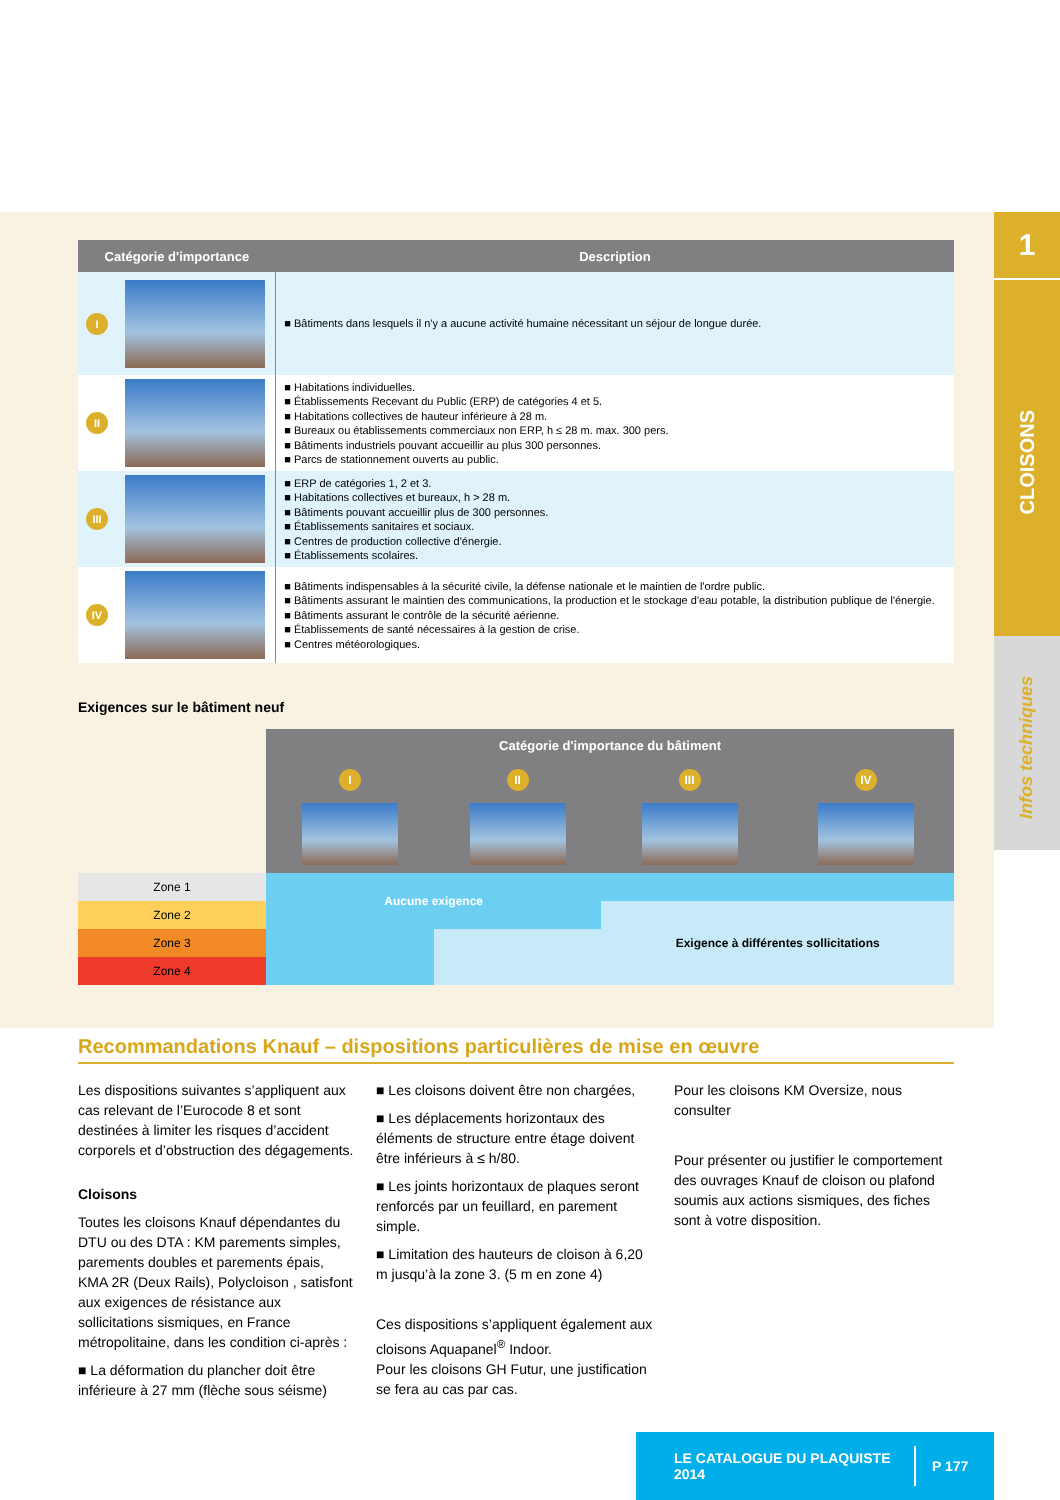1
CLOISONS
Infos techniques
| Catégorie d'importance | | Description |
| --- | --- | --- |
| I | | ■ Bâtiments dans lesquels il n'y a aucune activité humaine nécessitant un séjour de longue durée. |
| II | | ■ Habitations individuelles. ■ Établissements Recevant du Public (ERP) de catégories 4 et 5. ■ Habitations collectives de hauteur inférieure à 28 m. ■ Bureaux ou établissements commerciaux non ERP, h ≤ 28 m. max. 300 pers. ■ Bâtiments industriels pouvant accueillir au plus 300 personnes. ■ Parcs de stationnement ouverts au public. |
| III | | ■ ERP de catégories 1, 2 et 3. ■ Habitations collectives et bureaux, h > 28 m. ■ Bâtiments pouvant accueillir plus de 300 personnes. ■ Établissements sanitaires et sociaux. ■ Centres de production collective d'énergie. ■ Établissements scolaires. |
| IV | | ■ Bâtiments indispensables à la sécurité civile, la défense nationale et le maintien de l'ordre public. ■ Bâtiments assurant le maintien des communications, la production et le stockage d'eau potable, la distribution publique de l'énergie. ■ Bâtiments assurant le contrôle de la sécurité aérienne. ■ Établissements de santé nécessaires à la gestion de crise. ■ Centres météorologiques. |
Exigences sur le bâtiment neuf
| | Catégorie d'importance du bâtiment | | | |
| | I | II | III | IV |
| Zone 1 | Aucune exigence | | | |
| Zone 2 | | | Exigence à différentes sollicitations | |
| Zone 3 | | | | |
| Zone 4 | | | | |
Recommandations Knauf – dispositions particulières de mise en œuvre
Les dispositions suivantes s’appliquent aux cas relevant de l’Eurocode 8 et sont destinées à limiter les risques d’accident corporels et d’obstruction des dégagements.
Cloisons
Toutes les cloisons Knauf dépendantes du DTU ou des DTA : KM parements simples, parements doubles et parements épais, KMA 2R (Deux Rails), Polycloison , satisfont aux exigences de résistance aux sollicitations sismiques, en France métropolitaine, dans les condition ci-après :
■ La déformation du plancher doit être inférieure à 27 mm (flèche sous séisme)
■ Les cloisons doivent être non chargées,
■ Les déplacements horizontaux des éléments de structure entre étage doivent être inférieurs à ≤ h/80.
■ Les joints horizontaux de plaques seront renforcés par un feuillard, en parement simple.
■ Limitation des hauteurs de cloison à 6,20 m jusqu’à la zone 3. (5 m en zone 4)
Ces dispositions s’appliquent également aux cloisons Aquapanel<sup>®</sup> Indoor.
Pour les cloisons GH Futur, une justification se fera au cas par cas.
Pour les cloisons KM Oversize, nous consulter
Pour présenter ou justifier le comportement des ouvrages Knauf de cloison ou plafond soumis aux actions sismiques, des fiches sont à votre disposition.
LE CATALOGUE DU PLAQUISTE 2014 P 177